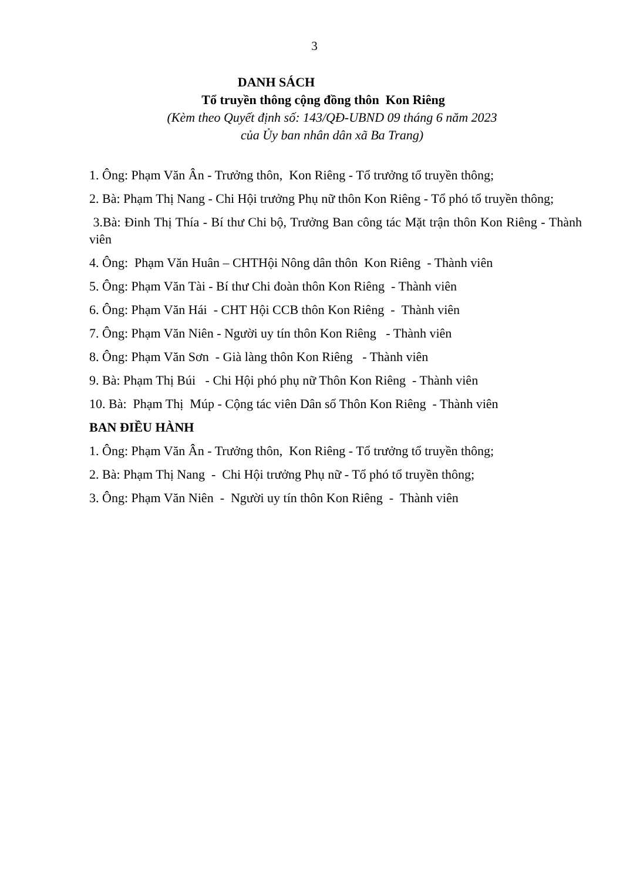3
DANH SÁCH
Tổ truyền thông cộng đồng thôn Kon Riêng
(Kèm theo Quyết định số: 143/QĐ-UBND 09 tháng 6 năm 2023
của Ủy ban nhân dân xã Ba Trang)
1. Ông: Phạm Văn Ân - Trưởng thôn, Kon Riêng - Tổ trưởng tổ truyền thông;
2. Bà: Phạm Thị Nang - Chi Hội trưởng Phụ nữ thôn Kon Riêng - Tổ phó tổ truyền thông;
3.Bà: Đinh Thị Thía - Bí thư Chi bộ, Trưởng Ban công tác Mặt trận thôn Kon Riêng - Thành viên
4. Ông: Phạm Văn Huân – CHTHội Nông dân thôn Kon Riêng - Thành viên
5. Ông: Phạm Văn Tài - Bí thư Chi đoàn thôn Kon Riêng - Thành viên
6. Ông: Phạm Văn Hái - CHT Hội CCB thôn Kon Riêng - Thành viên
7. Ông: Phạm Văn Niên - Người uy tín thôn Kon Riêng - Thành viên
8. Ông: Phạm Văn Sơn - Già làng thôn Kon Riêng - Thành viên
9. Bà: Phạm Thị Búi - Chi Hội phó phụ nữ Thôn Kon Riêng - Thành viên
10. Bà: Phạm Thị Múp - Cộng tác viên Dân số Thôn Kon Riêng - Thành viên
BAN ĐIỀU HÀNH
1. Ông: Phạm Văn Ân - Trưởng thôn, Kon Riêng - Tổ trưởng tổ truyền thông;
2. Bà: Phạm Thị Nang - Chi Hội trưởng Phụ nữ - Tổ phó tổ truyền thông;
3. Ông: Phạm Văn Niên - Người uy tín thôn Kon Riêng - Thành viên